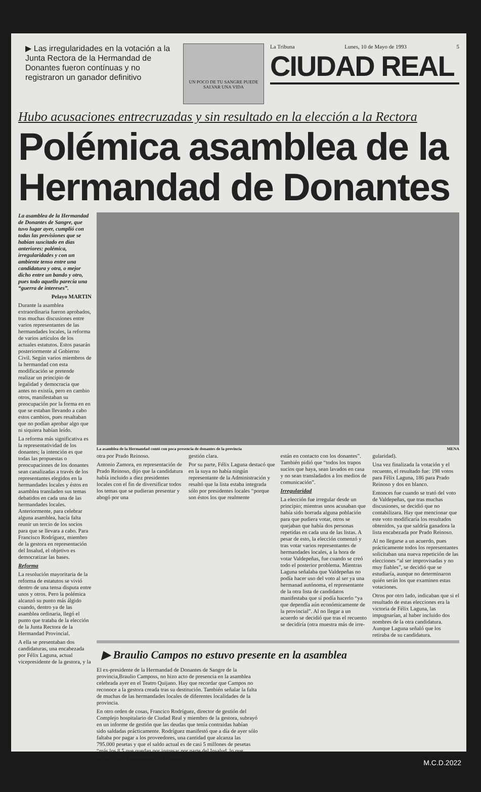▶ Las irregularidades en la votación a la Junta Rectora de la Hermandad de Donantes fueron contínuas y no registraron un ganador definitivo
UN POCO DE TU SANGRE PUEDE SALVAR UNA VIDA
La Tribuna Lunes, 10 de Mayo de 1993 5
CIUDAD REAL
Hubo acusaciones entrecruzadas y sin resultado en la elección a la Rectora
Polémica asamblea de la Hermandad de Donantes
La asamblea de la Hermandad de Donantes de Sangre, que tuvo lugar ayer, cumplió con todas las previsiones que se habían suscitado en días anteriores: polémica, irregularidades y con un ambiente tenso entre una candidatura y otra, o mejor dicho entre un bando y otro, pues todo aquello parecía una “guerra de intereses”.
Pelayo MARTIN
Durante la asamblea extraordinaria fueron aprobados, tras muchas discusiones entre varios representantes de las hermandades locales, la reforma de varios artículos de los actuales estatutos. Estos pasarán posteriormente al Gobierno Civil. Según varios miembros de la hermandad con esta modificación se pretende realizar un principio de legalidad y democracia que antes no existía, pero en cambio otros, manifestaban su preocupación por la forma en en que se estaban llevando a cabo estos cambios, pues resaltaban que no podían aprobar algo que ni siquiera habían leído.
La reforma más significativa es la representatividad de los donantes; la intención es que todas las propuestas o preocupaciones de los donantes sean canalizadas a través de los representantes elegidos en la hermandades locales y éstos en asamblea transladen sus temas debatidos en cada una de las hermandades locales. Anteriormente, para celebrar alguna asamblea, hacía falta reunir un tercio de los socios para que se llevara a cabo. Para Francisco Rodríguez, miembro de la gestora en representación del Insalud, el objetivo es democratizar las bases.
Reforma
La resolución mayoritaria de la reforma de estatutos se vivió dentro de una tensa disputa entre unos y otros. Pero la polémica alcanzó su punto más álgido cuando, dentro ya de las asamblea ordinaria, llegó el punto que trataba de la elección de la Junta Rectora de la Hermandad Provincial.
A ella se presentaban dos candidaturas, una encabezada por Félix Laguna, actual vicepresidente de la gestora, y la
La asamblea de la Hermandad contó con poca presencia de donantes de la provincia MENA
otra por Prado Reinoso.
Antonio Zamora, en representación de Prado Reinoso, dijo que la candidatura había incluido a diez presidentes locales con el fin de diversificar todos los temas que se pudieran presentar y abogó por una
gestión clara.
Por su parte, Félix Laguna destacó que en la suya no había ningún representante de la Administración y resaltó que la lista estaba integrada sólo por presidentes locales “porque son éstos los que realmente
están en contacto con los donantes”. También pidió que “todos los trapos sucios que haya, sean lavados en casa y no sean transladados a los medios de comunicación”.
Irregularidad
La elección fue irregular desde un principio; mientras unos acusaban que había sido borrada alguna población para que pudiera votar, otros se quejaban que había dos personas repetidas en cada una de las listas. A pesar de esto, la elección comenzó y tras votar varios representantes de hermandades locales, a la hora de votar Valdepeñas, fue cuando se creó todo el posterior problema. Mientras Laguna señalaba que Valdepeñas no podía hacer uso del voto al ser ya una hermanad autónoma, el representante de la otra lista de candidatos manifestaba que sí podía hacerlo “ya que dependía aún económicamente de la provincial”. Al no llegar a un acuerdo se decidió que tras el recuento se decidiría (otra muestra más de irre-
gularidad).
Una vez finalizada la votación y el recuento, el resultado fue: 198 votos para Félix Laguna, 186 para Prado Reinoso y dos en blanco.
Entonces fue cuando se trató del voto de Valdepeñas, que tras muchas discusiones, se decidió que no contabilizara. Hay que mencionar que este voto modificaría los resultados obtenidos, ya que saldría ganadora la lista encabezada por Prado Reinoso.
Al no llegarse a un acuerdo, pues prácticamente todos los representantes solicitaban una nueva repetición de las elecciones “al ser improvisadas y no muy fiables”, se decidió que se estudiaría, aunque no determinaron quién serán los que examinen estas votaciones.
Otros por otro lado, indicaban que si el resultado de estas elecciones era la victoria de Félix Laguna, las impugnarían, al haber incluido dos nombres de la otra candidatura. Aunque Laguna señaló que los retiraba de su candidatura.
▶ Braulio Campos no estuvo presente en la asamblea
El ex-presidente de la Hermandad de Donantes de Sangre de la provincia,Braulio Camposs, no hizo acto de presencia en la asamblea celebrada ayer en el Teatro Quijano. Hay que recordar que Campos no reconoce a la gestora creada tras su destitución. También señalar la falta de muchas de las hermandades locales de diferentes localidades de la provincia.
En otro orden de cosas, Francico Rodríguez, director de gestión del Complejo hospitalario de Ciudad Real y miembro de la gestora, subrayó en un informe de gestión que las deudas que tenía contraidas habían sido saldadas prácticamente. Rodríguez manifestó que a día de ayer sólo faltaba por pagar a los proveedores, una cantidad que alcanza las 795.000 pesetas y que el saldo actual es de casi 5 millones de pesetas “más los 8,5 que quedan por ingresar por parte del Insalud, lo que supone que la hermandad está saneada”.
M.C.D.2022